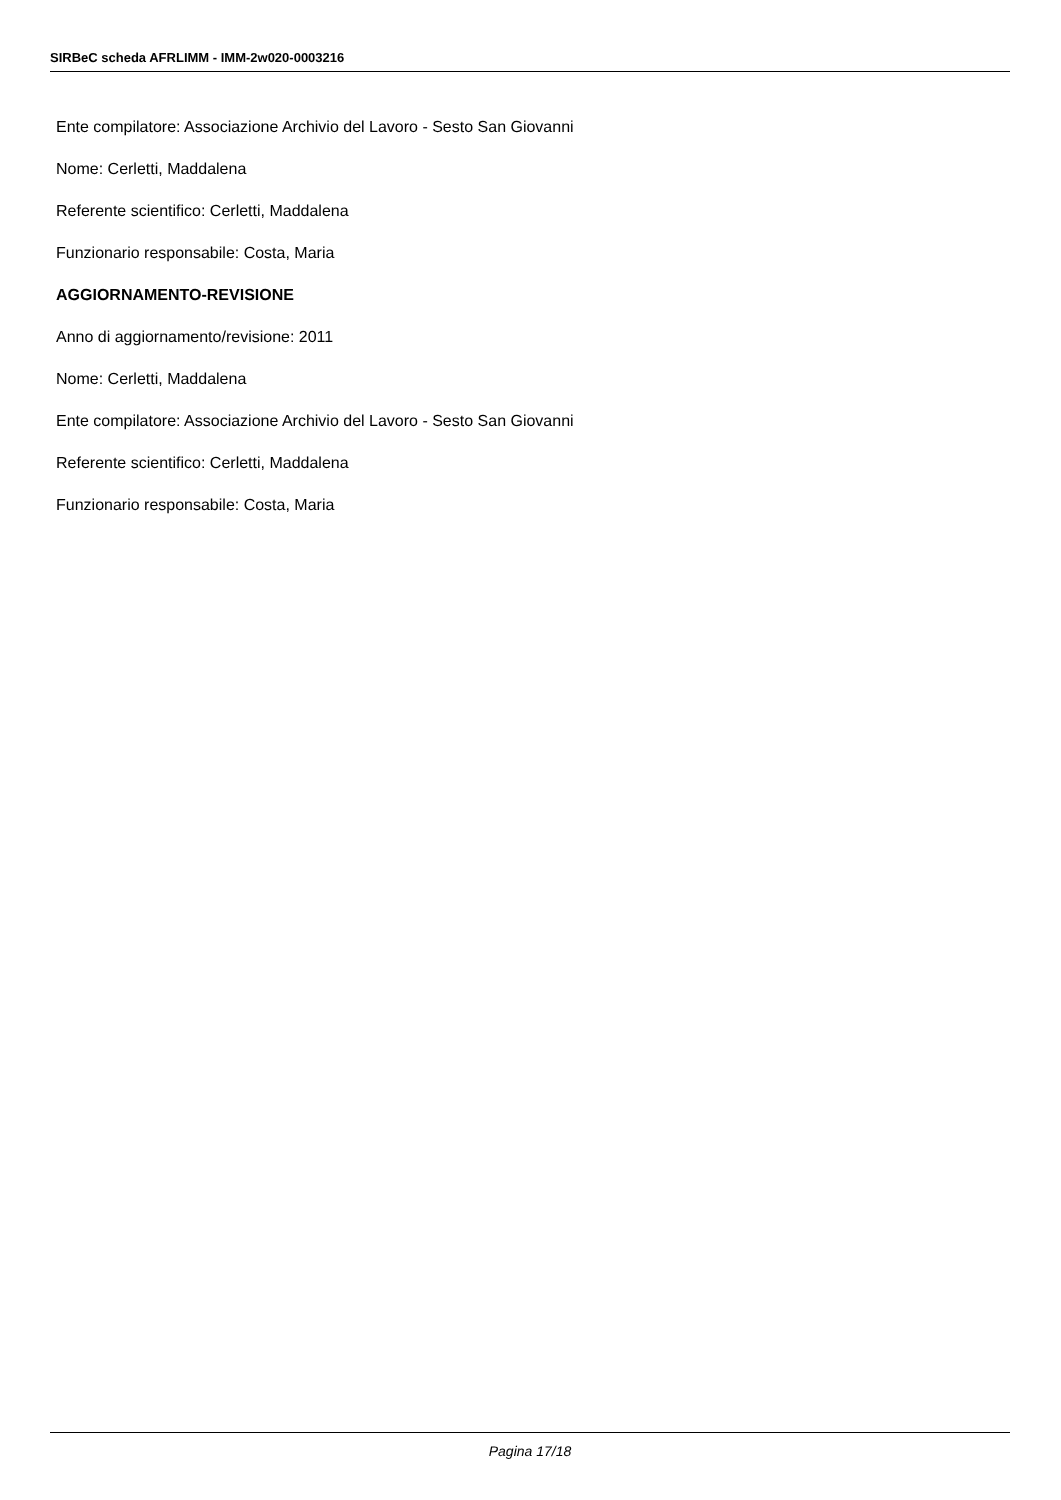SIRBeC scheda AFRLIMM - IMM-2w020-0003216
Ente compilatore: Associazione Archivio del Lavoro - Sesto San Giovanni
Nome: Cerletti, Maddalena
Referente scientifico: Cerletti, Maddalena
Funzionario responsabile: Costa, Maria
AGGIORNAMENTO-REVISIONE
Anno di aggiornamento/revisione: 2011
Nome: Cerletti, Maddalena
Ente compilatore: Associazione Archivio del Lavoro - Sesto San Giovanni
Referente scientifico: Cerletti, Maddalena
Funzionario responsabile: Costa, Maria
Pagina 17/18